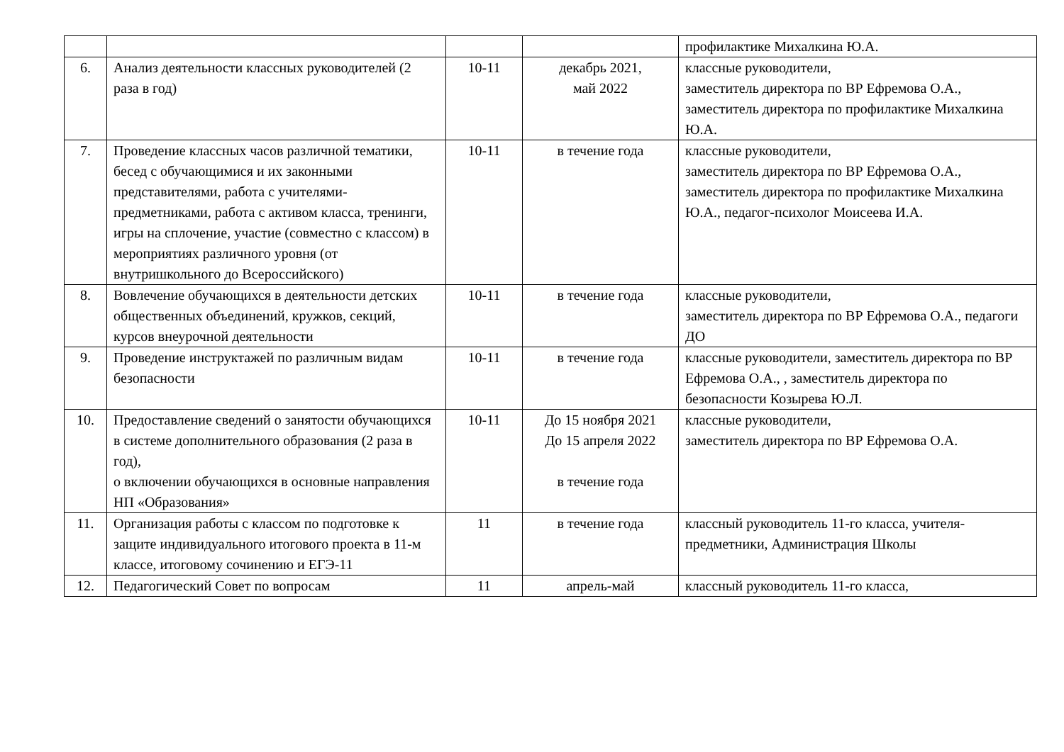| | | | | профилактике Михалкина Ю.А. |
| 6. | Анализ деятельности классных руководителей (2 раза в год) | 10-11 | декабрь 2021, май 2022 | классные руководители, заместитель директора по ВР Ефремова О.А., заместитель директора по профилактике Михалкина Ю.А. |
| 7. | Проведение классных часов различной тематики, бесед с обучающимися и их законными представителями, работа с учителями-предметниками, работа с активом класса, тренинги, игры на сплочение, участие (совместно с классом) в мероприятиях различного уровня (от внутришкольного до Всероссийского) | 10-11 | в течение года | классные руководители, заместитель директора по ВР Ефремова О.А., заместитель директора по профилактике Михалкина Ю.А., педагог-психолог Моисеева И.А. |
| 8. | Вовлечение обучающихся в деятельности детских общественных объединений, кружков, секций, курсов внеурочной деятельности | 10-11 | в течение года | классные руководители, заместитель директора по ВР Ефремова О.А., педагоги ДО |
| 9. | Проведение инструктажей по различным видам безопасности | 10-11 | в течение года | классные руководители, заместитель директора по ВР Ефремова О.А., , заместитель директора по безопасности Козырева Ю.Л. |
| 10. | Предоставление сведений о занятости обучающихся в системе дополнительного образования (2 раза в год), о включении обучающихся в основные направления НП «Образования» | 10-11 | До 15 ноября 2021 До 15 апреля 2022 в течение года | классные руководители, заместитель директора по ВР Ефремова О.А. |
| 11. | Организация работы с классом по подготовке к защите индивидуального итогового проекта в 11-м классе, итоговому сочинению и ЕГЭ-11 | 11 | в течение года | классный руководитель 11-го класса, учителя-предметники, Администрация Школы |
| 12. | Педагогический Совет по вопросам | 11 | апрель-май | классный руководитель 11-го класса, |